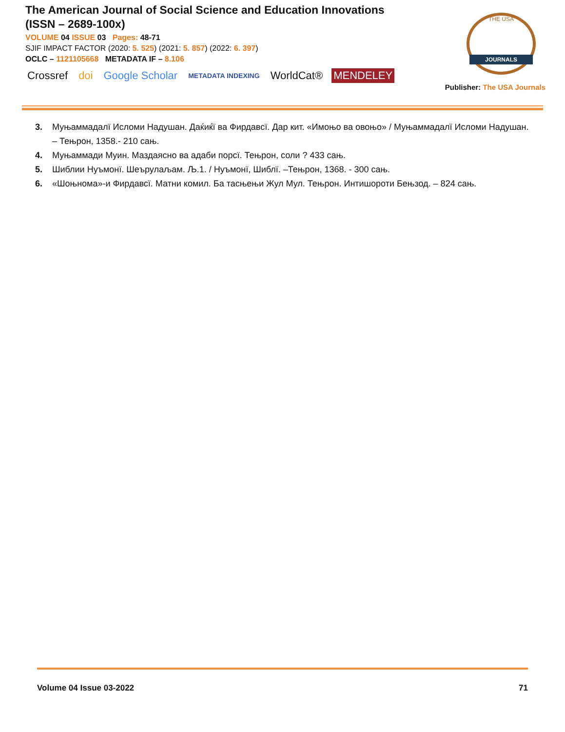The American Journal of Social Science and Education Innovations (ISSN – 2689-100x)
VOLUME 04 ISSUE 03 Pages: 48-71
SJIF IMPACT FACTOR (2020: 5. 525) (2021: 5. 857) (2022: 6. 397)
OCLC – 1121105668 METADATA IF – 8.106
Crossref doi Google Scholar METADATA INDEXING WorldCat® MENDELEY
Publisher: The USA Journals
THE USA
JOURNALS
3. Муњаммадалї Исломи Надушан. Даќиќї ва Фирдавсї. Дар кит. «Имоњо ва овоњо» / Муњаммадалї Исломи Надушан. – Тењрон, 1358.- 210 сањ.
4. Муњаммади Муин. Маздаясно ва адаби порсї. Тењрон, соли ? 433 сањ.
5. Шиблии Нуъмонї. Шеърулаљам. Љ.1. / Нуъмонї, Шиблї. –Тењрон, 1368. - 300 сањ.
6. «Шоњнома»-и Фирдавсї. Матни комил. Ба тасњењи Жул Мул. Тењрон. Интишороти Бењзод. – 824 сањ.
Volume 04 Issue 03-2022 71